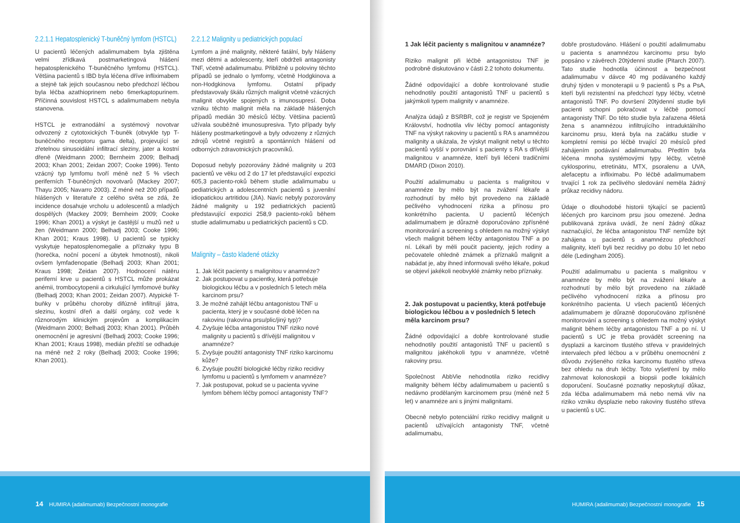2.2.1.1 Hepatosplenický T-buněčný lymfom (HSTCL)
U pacientů léčených adalimumabem byla zjištěna velmi zřídkavá postmarketingová hlášení hepatosplenického T-buněčného lymfomu (HSTCL). Většina pacientů s IBD byla léčena dříve infliximabem a stejně tak jejich současnou nebo předchozí léčbou byla léčba azathioprinem nebo 6merkaptopurinem. Příčinná souvislost HSTCL s adalimumabem nebyla stanovena.
HSTCL je extranodální a systémový novotvar odvozený z cytotoxických T-buněk (obvykle typ T-buněčného receptoru gama delta), projevující se zřetelnou sinusoidální infiltrací sleziny, jater a kostní dřeně (Weidmann 2000; Bernheim 2009; Belhadj 2003; Khan 2001; Zeidan 2007; Cooke 1996). Tento vzácný typ lymfomu tvoří méně než 5 % všech periferních T-buněčných novotvarů (Mackey 2007; Thayu 2005; Navarro 2003). Z méně než 200 případů hlášených v literatuře z celého světa se zdá, že incidence dosahuje vrcholu u adolescentů a mladých dospělých (Mackey 2009; Bernheim 2009; Cooke 1996; Khan 2001) a výskyt je častější u mužů než u žen (Weidmann 2000; Belhadj 2003; Cooke 1996; Khan 2001; Kraus 1998). U pacientů se typicky vyskytuje hepatosplenomegalie a příznaky typu B (horečka, noční pocení a úbytek hmotnosti), nikoli ovšem lymfadenopatie (Belhadj 2003; Khan 2001; Kraus 1998; Zeidan 2007). Hodnocení nátěru periferní krve u pacientů s HSTCL může prokázat anémii, trombocytopenii a cirkulující lymfomové buňky (Belhadj 2003; Khan 2001; Zeidan 2007). Atypické T-buňky v průběhu choroby difúzně infiltrují játra, slezinu, kostní dřeň a další orgány, což vede k různorodým klinickým projevům a komplikacím (Weidmann 2000; Belhadj 2003; Khan 2001). Průběh onemocnění je agresivní (Belhadj 2003; Cooke 1996; Khan 2001; Kraus 1998), medián přežití se odhaduje na méně než 2 roky (Belhadj 2003; Cooke 1996; Khan 2001).
2.2.1.2 Malignity u pediatrických populací
Lymfom a jiné malignity, některé fatální, byly hlášeny mezi dětmi a adolescenty, kteří obdrželi antagonisty TNF, včetně adalimumabu. Přibližně u poloviny těchto případů se jednalo o lymfomy, včetně Hodgkinova a non-Hodgkinova lymfomu. Ostatní případy představovaly škálu různých malignit včetně vzácných malignit obvykle spojených s imunosupresí. Doba vzniku těchto malignit měla na základě hlášených případů medián 30 měsíců léčby. Většina pacientů užívala souběžně imunosupresiva. Tyto případy byly hlášeny postmarketingově a byly odvozeny z různých zdrojů včetně registrů a spontánních hlášení od odborných zdravotnických pracovníků.
Doposud nebyly pozorovány žádné malignity u 203 pacientů ve věku od 2 do 17 let představující expozici 605,3 paciento-roků během studie adalimumabu u pediatrických a adolescentních pacientů s juvenilní idiopatickou artritidou (JIA). Navíc nebyly pozorovány žádné malignity u 192 pediatrických pacientů představující expozici 258,9 paciento-roků během studie adalimumabu u pediatrických pacientů s CD.
Malignity – často kladené otázky
1. Jak léčit pacienty s malignitou v anamnéze?
2. Jak postupovat u pacientky, která potřebuje biologickou léčbu a v posledních 5 letech měla karcinom prsu?
3. Je možné zahájit léčbu antagonistou TNF u pacienta, který je v současné době léčen na rakovinu (rakovina prsu/plic/jiný typ)?
4. Zvyšuje léčba antagonistou TNF riziko nové malignity u pacientů s dřívější malignitou v anamnéze?
5. Zvyšuje použití antagonisty TNF riziko karcinomu kůže?
6. Zvyšuje použití biologické léčby riziko recidivy lymfomu u pacientů s lymfomem v anamnéze?
7. Jak postupovat, pokud se u pacienta vyvine lymfom během léčby pomocí antagonisty TNF?
1 Jak léčit pacienty s malignitou v anamnéze?
Riziko malignit při léčbě antagonistou TNF je podrobně diskutováno v části 2.2 tohoto dokumentu.
Žádné odpovídající a dobře kontrolované studie nehodnotily použití antagonistů TNF u pacientů s jakýmkoli typem malignity v anamnéze.
Analýza údajů z BSRBR, což je registr ve Spojeném Království, hodnotila vliv léčby pomocí antagonisty TNF na výskyt rakoviny u pacientů s RA s anamnézou malignity a ukázala, že výskyt malignit nebyl u těchto pacientů vyšší v porovnání s pacienty s RA s dřívější malignitou v anamnéze, kteří byli léčeni tradičními DMARD (Dixon 2010).
Použití adalimumabu u pacienta s malignitou v anamnéze by mělo být na zvážení lékaře a rozhodnutí by mělo být provedeno na základě pečlivého vyhodnocení rizika a přínosu pro konkrétního pacienta. U pacientů léčených adalimumabem je důrazně doporučováno zpřísněné monitorování a screening s ohledem na možný výskyt všech malignit během léčby antagonistou TNF a po ní. Lékaři by měli poučit pacienty, jejich rodiny a pečovatele ohledně známek a příznaků malignit a nabádat je, aby ihned informovali svého lékaře, pokud se objeví jakékoli neobvyklé známky nebo příznaky.
2. Jak postupovat u pacientky, která potřebuje biologickou léčbou a v posledních 5 letech měla karcinom prsu?
Žádné odpovídající a dobře kontrolované studie nehodnotily použití antagonistů TNF u pacientů s malignitou jakéhokoli typu v anamnéze, včetně rakoviny prsu.
Společnost AbbVie nehodnotila riziko recidivy malignity během léčby adalimumabem u pacientů s nedávno prodělaným karcinomem prsu (méně než 5 let) v anamnéze ani s jinými malignitami.
Obecně nebylo potenciální riziko recidivy malignit u pacientů užívajících antagonisty TNF, včetně adalimumabu,
dobře prostudováno. Hlášení o použití adalimumabu u pacienta s anamnézou karcinomu prsu bylo popsáno v závěrech 20týdenní studie (Pitarch 2007). Tato studie hodnotila účinnost a bezpečnost adalimumabu v dávce 40 mg podávaného každý druhý týden v monoterapii u 9 pacientů s Ps a PsA, kteří byli rezistentní na předchozí typy léčby, včetně antagonistů TNF. Po dovršení 20týdenní studie byli pacienti schopni pokračovat v léčbě pomocí antagonisty TNF. Do této studie byla zařazena 46letá žena s anamnézou infiltrujícího intraduktálního karcinomu prsu, která byla na začátku studie v kompletní remisi po léčbě trvající 20 měsíců před zahájením podávání adalimumabu. Předtím byla léčena mnoha systémovými typy léčby, včetně cyklosporinu, etretinátu, MTX, psoralenu a UVA, alefaceptu a infliximabu. Po léčbě adalimumabem trvající 1 rok za pečlivého sledování neměla žádný průkaz recidivy nádoru.
Údaje o dlouhodobé historii týkající se pacientů léčených pro karcinom prsu jsou omezené. Jedna publikovaná zpráva uvádí, že není žádný důkaz naznačující, že léčba antagonistou TNF nemůže být zahájena u pacientů s anamnézou předchozí malignity, kteří byli bez recidivy po dobu 10 let nebo déle (Ledingham 2005).
Použití adalimumabu u pacienta s malignitou v anamnéze by mělo být na zvážení lékaře a rozhodnutí by mělo být provedeno na základě pečlivého vyhodnocení rizika a přínosu pro konkrétního pacienta. U všech pacientů léčených adalimumabem je důrazně doporučováno zpřísněné monitorování a screening s ohledem na možný výskyt malignit během léčby antagonistou TNF a po ní. U pacientů s UC je třeba provádět screening na dysplazii a karcinom tlustého střeva v pravidelných intervalech před léčbou a v průběhu onemocnění z důvodu zvýšeného rizika karcinomu tlustého střeva bez ohledu na druh léčby. Toto vyšetření by mělo zahrnovat kolonoskopii a biopsii podle lokálních doporučení. Současné poznatky neposkytují důkaz, zda léčba adalimumabem má nebo nemá vliv na riziko vzniku dysplazie nebo rakoviny tlustého střeva u pacientů s UC.
14 HUMIRA (adalimumab) Bezpečnostní monografie
HUMIRA (adalimumab) Bezpečnostní monografie 15